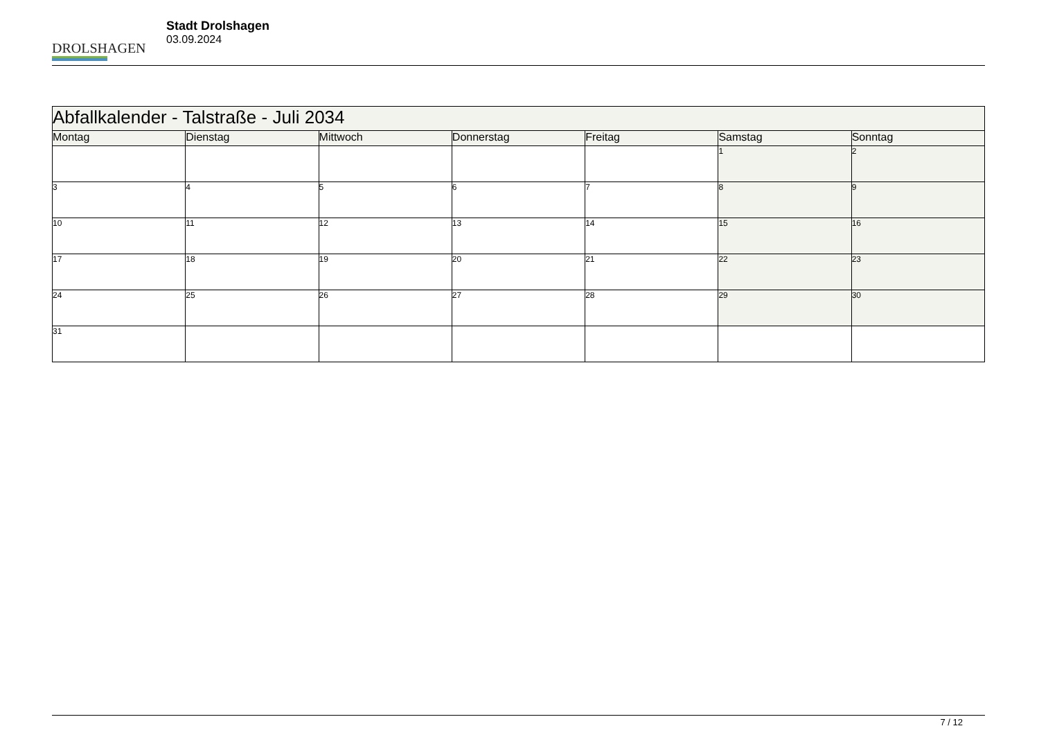DROLSHAGEN
Stadt Drolshagen
03.09.2024
| Abfallkalender - Talstraße - Juli 2034 | | | | | | |
| --- | --- | --- | --- | --- | --- | --- |
| Montag | Dienstag | Mittwoch | Donnerstag | Freitag | Samstag | Sonntag |
| | | | | | 1 | 2 |
| 3 | 4 | 5 | 6 | 7 | 8 | 9 |
| 10 | 11 | 12 | 13 | 14 | 15 | 16 |
| 17 | 18 | 19 | 20 | 21 | 22 | 23 |
| 24 | 25 | 26 | 27 | 28 | 29 | 30 |
| 31 | | | | | | |
7 / 12